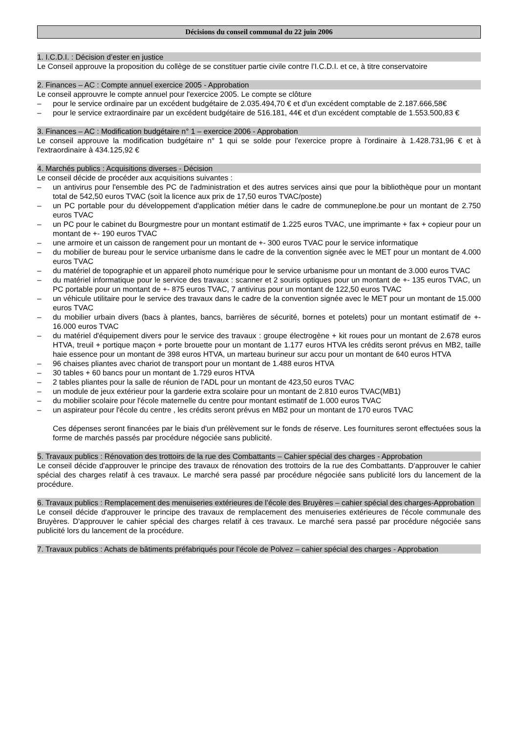Décisions du conseil communal du 22 juin 2006
1. I.C.D.I. : Décision d’ester en justice
Le Conseil approuve la proposition du collège de se constituer partie civile contre l’I.C.D.I. et ce, à titre conservatoire
2. Finances – AC : Compte annuel exercice 2005 - Approbation
Le conseil approuvre le compte annuel pour l'exercice 2005. Le compte se clôture
– pour le service ordinaire par un excédent budgétaire de 2.035.494,70 € et d'un excédent comptable de 2.187.666,58€
– pour le service extraordinaire par un excédent budgétaire de 516.181, 44€ et d'un excédent comptable de 1.553.500,83 €
3. Finances – AC : Modification budgétaire n° 1 – exercice 2006 - Approbation
Le conseil approuve la modification budgétaire n° 1 qui se solde pour l'exercice propre à l'ordinaire à 1.428.731,96 € et à l'extraordinaire à 434.125,92 €
4. Marchés publics : Acquisitions diverses - Décision
Le conseil décide de procéder aux acquisitions suivantes :
– un antivirus pour l'ensemble des PC de l'administration et des autres services ainsi que pour la bibliothèque pour un montant total de 542,50 euros TVAC (soit la licence aux prix de 17,50 euros TVAC/poste)
– un PC portable pour du développement d'application métier dans le cadre de communeplone.be pour un montant de 2.750 euros TVAC
– un PC pour le cabinet du Bourgmestre pour un montant estimatif de 1.225 euros TVAC, une imprimante + fax + copieur pour un montant de +- 190 euros TVAC
– une armoire et un caisson de rangement pour un montant de +- 300 euros TVAC pour le service informatique
– du mobilier de bureau pour le service urbanisme dans le cadre de la convention signée avec le MET pour un montant de 4.000 euros TVAC
– du matériel de topographie et un appareil photo numérique pour le service urbanisme pour un montant de 3.000 euros TVAC
– du matériel informatique pour le service des travaux : scanner et 2 souris optiques pour un montant de +- 135 euros TVAC, un PC portable pour un montant de +- 875 euros TVAC, 7 antivirus pour un montant de 122,50 euros TVAC
– un véhicule utilitaire pour le service des travaux dans le cadre de la convention signée avec le MET pour un montant de 15.000 euros TVAC
– du mobilier urbain divers (bacs à plantes, bancs, barrières de sécurité, bornes et potelets) pour un montant estimatif de +- 16.000 euros TVAC
– du matériel d'équipement divers pour le service des travaux : groupe électrogène + kit roues pour un montant de 2.678 euros HTVA, treuil + portique maçon + porte brouette pour un montant de 1.177 euros HTVA les crédits seront prévus en MB2, taille haie essence pour un montant de 398 euros HTVA, un marteau burineur sur accu pour un montant de 640 euros HTVA
– 96 chaises pliantes avec chariot de transport pour un montant de 1.488 euros HTVA
– 30 tables + 60 bancs pour un montant de 1.729 euros HTVA
– 2 tables pliantes pour la salle de réunion de l'ADL pour un montant de 423,50 euros TVAC
– un module de jeux extérieur pour la garderie extra scolaire pour un montant de 2.810 euros TVAC(MB1)
– du mobilier scolaire pour l'école maternelle du centre pour montant estimatif de 1.000 euros TVAC
– un aspirateur pour l'école du centre , les crédits seront prévus en MB2 pour un montant de 170 euros TVAC
Ces dépenses seront financées par le biais d'un prélèvement sur le fonds de réserve. Les fournitures seront effectuées sous la forme de marchés passés par procédure négociée sans publicité.
5. Travaux publics : Rénovation des trottoirs de la rue des Combattants – Cahier spécial des charges - Approbation
Le conseil décide d'approuver le principe des travaux de rénovation des trottoirs de la rue des Combattants. D'approuver le cahier spécial des charges relatif à ces travaux. Le marché sera passé par procédure négociée sans publicité lors du lancement de la procédure.
6. Travaux publics : Remplacement des menuiseries extérieures de l’école des Bruyères – cahier spécial des charges-Approbation
Le conseil décide d'approuver le principe des travaux de remplacement des menuiseries extérieures de l'école communale des Bruyères. D'approuver le cahier spécial des charges relatif à ces travaux. Le marché sera passé par procédure négociée sans publicité lors du lancement de la procédure.
7. Travaux publics : Achats de bâtiments préfabriqués pour l’école de Polvez – cahier spécial des charges - Approbation